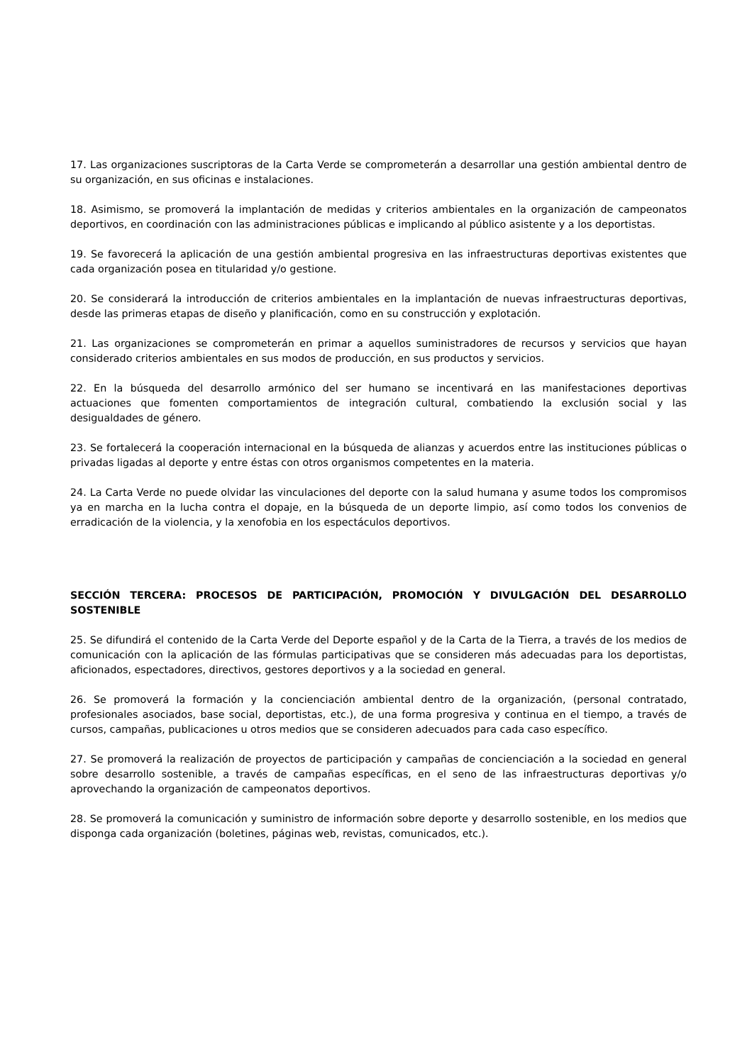17. Las organizaciones suscriptoras de la Carta Verde se comprometerán a desarrollar una gestión ambiental dentro de su organización, en sus oficinas e instalaciones.
18. Asimismo, se promoverá la implantación de medidas y criterios ambientales en la organización de campeonatos deportivos, en coordinación con las administraciones públicas e implicando al público asistente y a los deportistas.
19. Se favorecerá la aplicación de una gestión ambiental progresiva en las infraestructuras deportivas existentes que cada organización posea en titularidad y/o gestione.
20. Se considerará la introducción de criterios ambientales en la implantación de nuevas infraestructuras deportivas, desde las primeras etapas de diseño y planificación, como en su construcción y explotación.
21. Las organizaciones se comprometerán en primar a aquellos suministradores de recursos y servicios que hayan considerado criterios ambientales en sus modos de producción, en sus productos y servicios.
22. En la búsqueda del desarrollo armónico del ser humano se incentivará en las manifestaciones deportivas actuaciones que fomenten comportamientos de integración cultural, combatiendo la exclusión social y las desigualdades de género.
23. Se fortalecerá la cooperación internacional en la búsqueda de alianzas y acuerdos entre las instituciones públicas o privadas ligadas al deporte y entre éstas con otros organismos competentes en la materia.
24. La Carta Verde no puede olvidar las vinculaciones del deporte con la salud humana y asume todos los compromisos ya en marcha en la lucha contra el dopaje, en la búsqueda de un deporte limpio, así como todos los convenios de erradicación de la violencia, y la xenofobia en los espectáculos deportivos.
SECCIÓN TERCERA: PROCESOS DE PARTICIPACIÓN, PROMOCIÓN Y DIVULGACIÓN DEL DESARROLLO SOSTENIBLE
25. Se difundirá el contenido de la Carta Verde del Deporte español y de la Carta de la Tierra, a través de los medios de comunicación con la aplicación de las fórmulas participativas que se consideren más adecuadas para los deportistas, aficionados, espectadores, directivos, gestores deportivos y a la sociedad en general.
26. Se promoverá la formación y la concienciación ambiental dentro de la organización, (personal contratado, profesionales asociados, base social, deportistas, etc.), de una forma progresiva y continua en el tiempo, a través de cursos, campañas, publicaciones u otros medios que se consideren adecuados para cada caso específico.
27. Se promoverá la realización de proyectos de participación y campañas de concienciación a la sociedad en general sobre desarrollo sostenible, a través de campañas específicas, en el seno de las infraestructuras deportivas y/o aprovechando la organización de campeonatos deportivos.
28. Se promoverá la comunicación y suministro de información sobre deporte y desarrollo sostenible, en los medios que disponga cada organización (boletines, páginas web, revistas, comunicados, etc.).